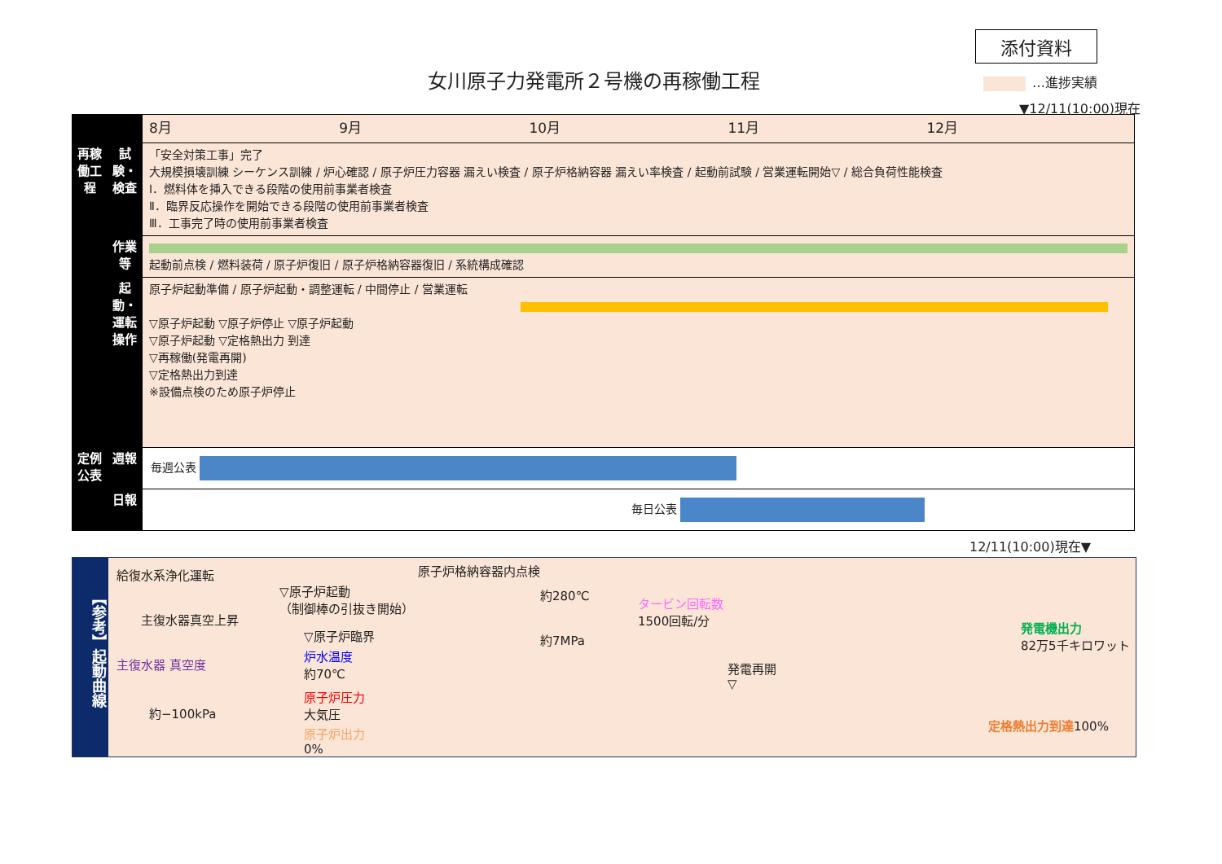添付資料
女川原子力発電所２号機の再稼働工程 …進捗実績
▼12/11(10:00)現在
| | | 8月 9月 10月 11月 12月 |
| 再稼働工程 | 試験・検査 | 「安全対策工事」完了 大規模損壊訓練 シーケンス訓練 / 炉心確認 / 原子炉圧力容器 漏えい検査 / 原子炉格納容器 漏えい率検査 / 起動前試験 / 営業運転開始▽ / 総合負荷性能検査 Ⅰ．燃料体を挿入できる段階の使用前事業者検査 Ⅱ．臨界反応操作を開始できる段階の使用前事業者検査 Ⅲ．工事完了時の使用前事業者検査 |
| | 作業等 | 起動前点検 / 燃料装荷 / 原子炉復旧 / 原子炉格納容器復旧 / 系統構成確認 |
| | 起動・運転操作 | 原子炉起動準備 / 原子炉起動・調整運転 / 中間停止 / 営業運転 ▽原子炉起動 ▽原子炉停止 ▽原子炉起動 ▽原子炉起動 ▽定格熱出力 到達 ▽再稼働(発電再開) ▽定格熱出力到達 ※設備点検のため原子炉停止 |
| 定例公表 | 週報 | 毎週公表 |
| | 日報 | 毎日公表 |
12/11(10:00)現在▼
【参考】起動曲線
給復水系浄化運転
主復水器真空上昇
主復水器 真空度
約−100kPa
▽原子炉起動
（制御棒の引抜き開始）
▽原子炉臨界
原子炉格納容器内点検
約280℃
約7MPa
炉水温度
約70℃
原子炉圧力
大気圧
原子炉出力
0%
タービン回転数
1500回転/分
発電再開
▽
発電機出力
82万5千キロワット
定格熱出力到達100%